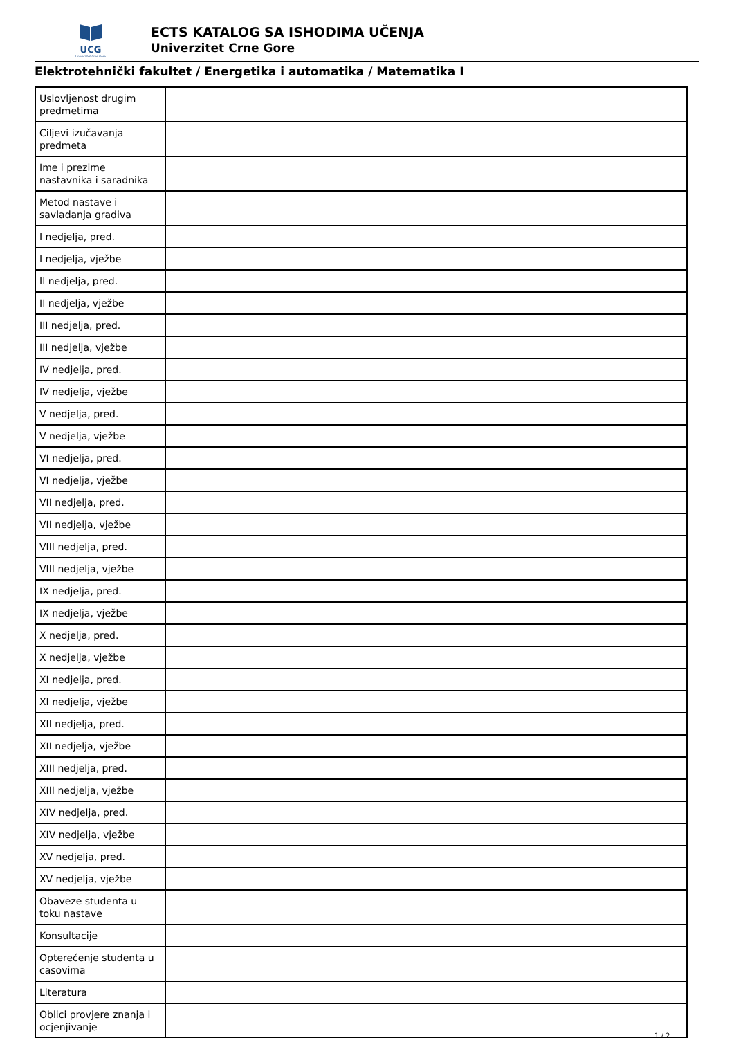UCG
Univerzitet Crne Gore
ECTS KATALOG SA ISHODIMA UČENJA
Univerzitet Crne Gore
Elektrotehnički fakultet / Energetika i automatika / Matematika I
| Uslovljenost drugim predmetima | |
| Ciljevi izučavanja predmeta | |
| Ime i prezime nastavnika i saradnika | |
| Metod nastave i savladanja gradiva | |
| I nedjelja, pred. | |
| I nedjelja, vježbe | |
| II nedjelja, pred. | |
| II nedjelja, vježbe | |
| III nedjelja, pred. | |
| III nedjelja, vježbe | |
| IV nedjelja, pred. | |
| IV nedjelja, vježbe | |
| V nedjelja, pred. | |
| V nedjelja, vježbe | |
| VI nedjelja, pred. | |
| VI nedjelja, vježbe | |
| VII nedjelja, pred. | |
| VII nedjelja, vježbe | |
| VIII nedjelja, pred. | |
| VIII nedjelja, vježbe | |
| IX nedjelja, pred. | |
| IX nedjelja, vježbe | |
| X nedjelja, pred. | |
| X nedjelja, vježbe | |
| XI nedjelja, pred. | |
| XI nedjelja, vježbe | |
| XII nedjelja, pred. | |
| XII nedjelja, vježbe | |
| XIII nedjelja, pred. | |
| XIII nedjelja, vježbe | |
| XIV nedjelja, pred. | |
| XIV nedjelja, vježbe | |
| XV nedjelja, pred. | |
| XV nedjelja, vježbe | |
| Obaveze studenta u toku nastave | |
| Konsultacije | |
| Opterećenje studenta u casovima | |
| Literatura | |
| Oblici provjere znanja i ocjenjivanje | |
1 / 2